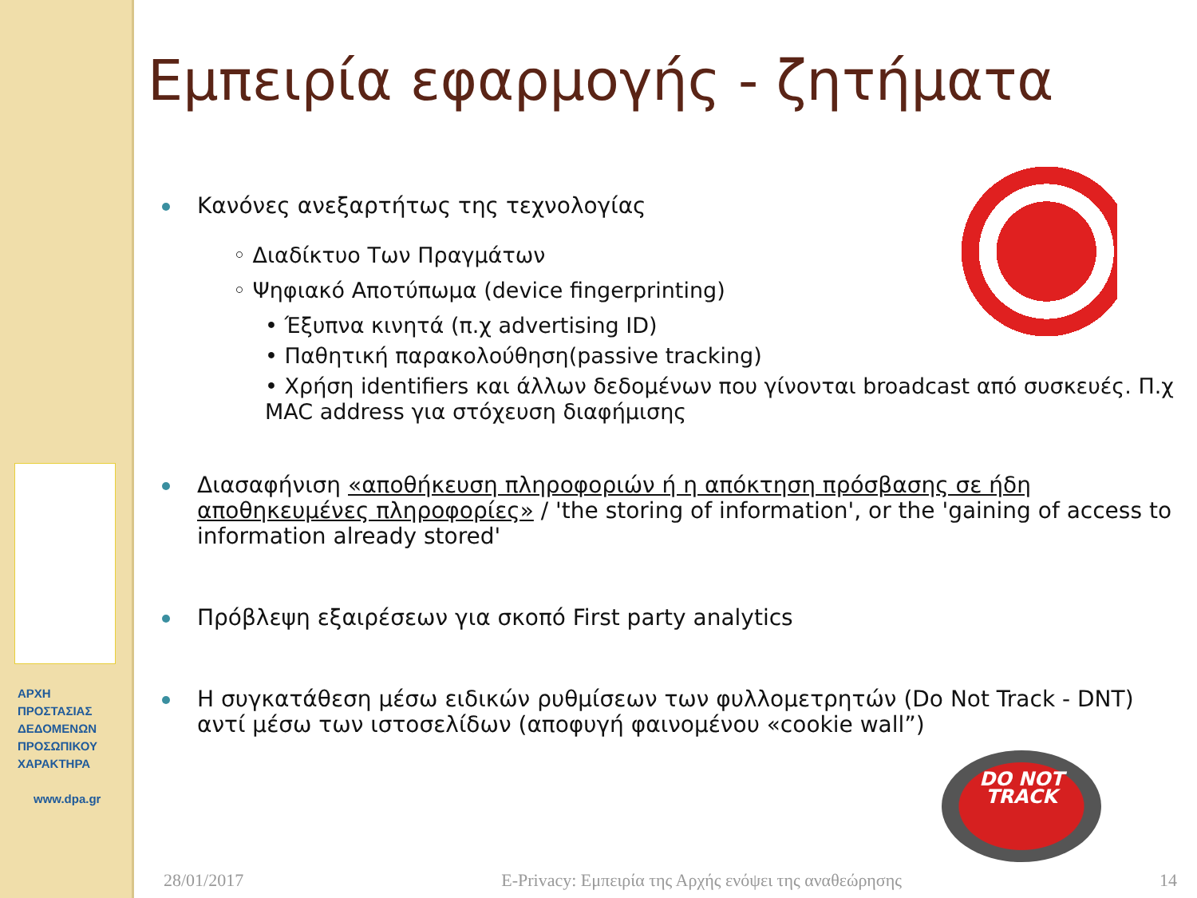ΑΡΧΗ
ΠΡΟΣΤΑΣΙΑΣ
ΔΕΔΟΜΕΝΩΝ
ΠΡΟΣΩΠΙΚΟΥ
ΧΑΡΑΚΤΗΡΑ
www.dpa.gr
Εμπειρία εφαρμογής - ζητήματα
Κανόνες ανεξαρτήτως της τεχνολογίας
◦ Διαδίκτυο Των Πραγμάτων
◦ Ψηφιακό Αποτύπωμα (device fingerprinting)
• Έξυπνα κινητά (π.χ advertising ID)
• Παθητική παρακολούθηση(passive tracking)
• Χρήση identifiers και άλλων δεδομένων που γίνονται broadcast από συσκευές. Π.χ MAC address για στόχευση διαφήμισης
Διασαφήνιση «αποθήκευση πληροφοριών ή η απόκτηση πρόσβασης σε ήδη αποθηκευμένες πληροφορίες» / 'the storing of information', or the 'gaining of access to information already stored'
Πρόβλεψη εξαιρέσεων για σκοπό First party analytics
Η συγκατάθεση μέσω ειδικών ρυθμίσεων των φυλλομετρητών (Do Not Track - DNT) αντί μέσω των ιστοσελίδων (αποφυγή φαινομένου «cookie wall”)
DO NOT
TRACK
28/01/2017 E-Privacy: Εμπειρία της Αρχής ενόψει της αναθεώρησης 14